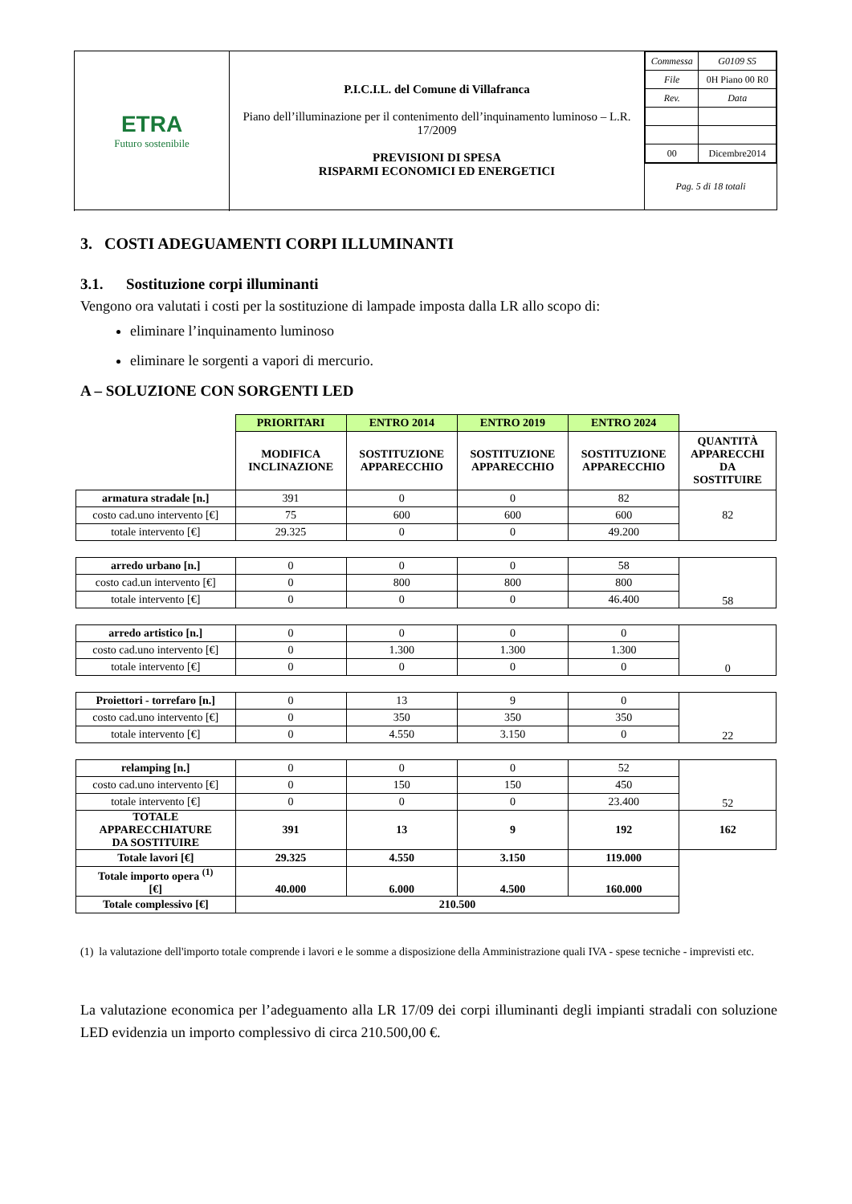| ETRA Futuro sostenibile | P.I.C.I.L. del Comune di Villafranca Piano dell’illuminazione per il contenimento dell’inquinamento luminoso – L.R. 17/2009 PREVISIONI DI SPESA RISPARMI ECONOMICI ED ENERGETICI | / Commessa / G0109 S5 / / File / 0H Piano 00 R0 / / Rev. / Data / / 00 / Dicembre2014 / |
| | | Pag. 5 di 18 totali |
3. COSTI ADEGUAMENTI CORPI ILLUMINANTI
3.1. Sostituzione corpi illuminanti
Vengono ora valutati i costi per la sostituzione di lampade imposta dalla LR allo scopo di:
eliminare l’inquinamento luminoso
eliminare le sorgenti a vapori di mercurio.
A – SOLUZIONE CON SORGENTI LED
| | PRIORITARI | ENTRO 2014 | ENTRO 2019 | ENTRO 2024 | |
| | MODIFICA INCLINAZIONE | SOSTITUZIONE APPARECCHIO | SOSTITUZIONE APPARECCHIO | SOSTITUZIONE APPARECCHIO | QUANTITÀ APPARECCHI DA SOSTITUIRE |
| armatura stradale [n.] | 391 | 0 | 0 | 82 | 82 |
| costo cad.uno intervento [€] | 75 | 600 | 600 | 600 | |
| totale intervento [€] | 29.325 | 0 | 0 | 49.200 | |
| arredo urbano [n.] | 0 | 0 | 0 | 58 | 58 |
| costo cad.un intervento [€] | 0 | 800 | 800 | 800 | |
| totale intervento [€] | 0 | 0 | 0 | 46.400 | |
| arredo artistico [n.] | 0 | 0 | 0 | 0 | 0 |
| costo cad.uno intervento [€] | 0 | 1.300 | 1.300 | 1.300 | |
| totale intervento [€] | 0 | 0 | 0 | 0 | |
| Proiettori - torrefaro [n.] | 0 | 13 | 9 | 0 | 22 |
| costo cad.uno intervento [€] | 0 | 350 | 350 | 350 | |
| totale intervento [€] | 0 | 4.550 | 3.150 | 0 | |
| relamping [n.] | 0 | 0 | 0 | 52 | 52 |
| costo cad.uno intervento [€] | 0 | 150 | 150 | 450 | |
| totale intervento [€] | 0 | 0 | 0 | 23.400 | |
| TOTALE APPARECCHIATURE DA SOSTITUIRE | 391 | 13 | 9 | 192 | 162 |
| Totale lavori [€] | 29.325 | 4.550 | 3.150 | 119.000 | |
| Totale importo opera <sup>(1)</sup> [€] | 40.000 | 6.000 | 4.500 | 160.000 | |
| Totale complessivo [€] | 210.500 | | | | |
(1) la valutazione dell'importo totale comprende i lavori e le somme a disposizione della Amministrazione quali IVA - spese tecniche - imprevisti etc.
La valutazione economica per l’adeguamento alla LR 17/09 dei corpi illuminanti degli impianti stradali con soluzione LED evidenzia un importo complessivo di circa 210.500,00 €.